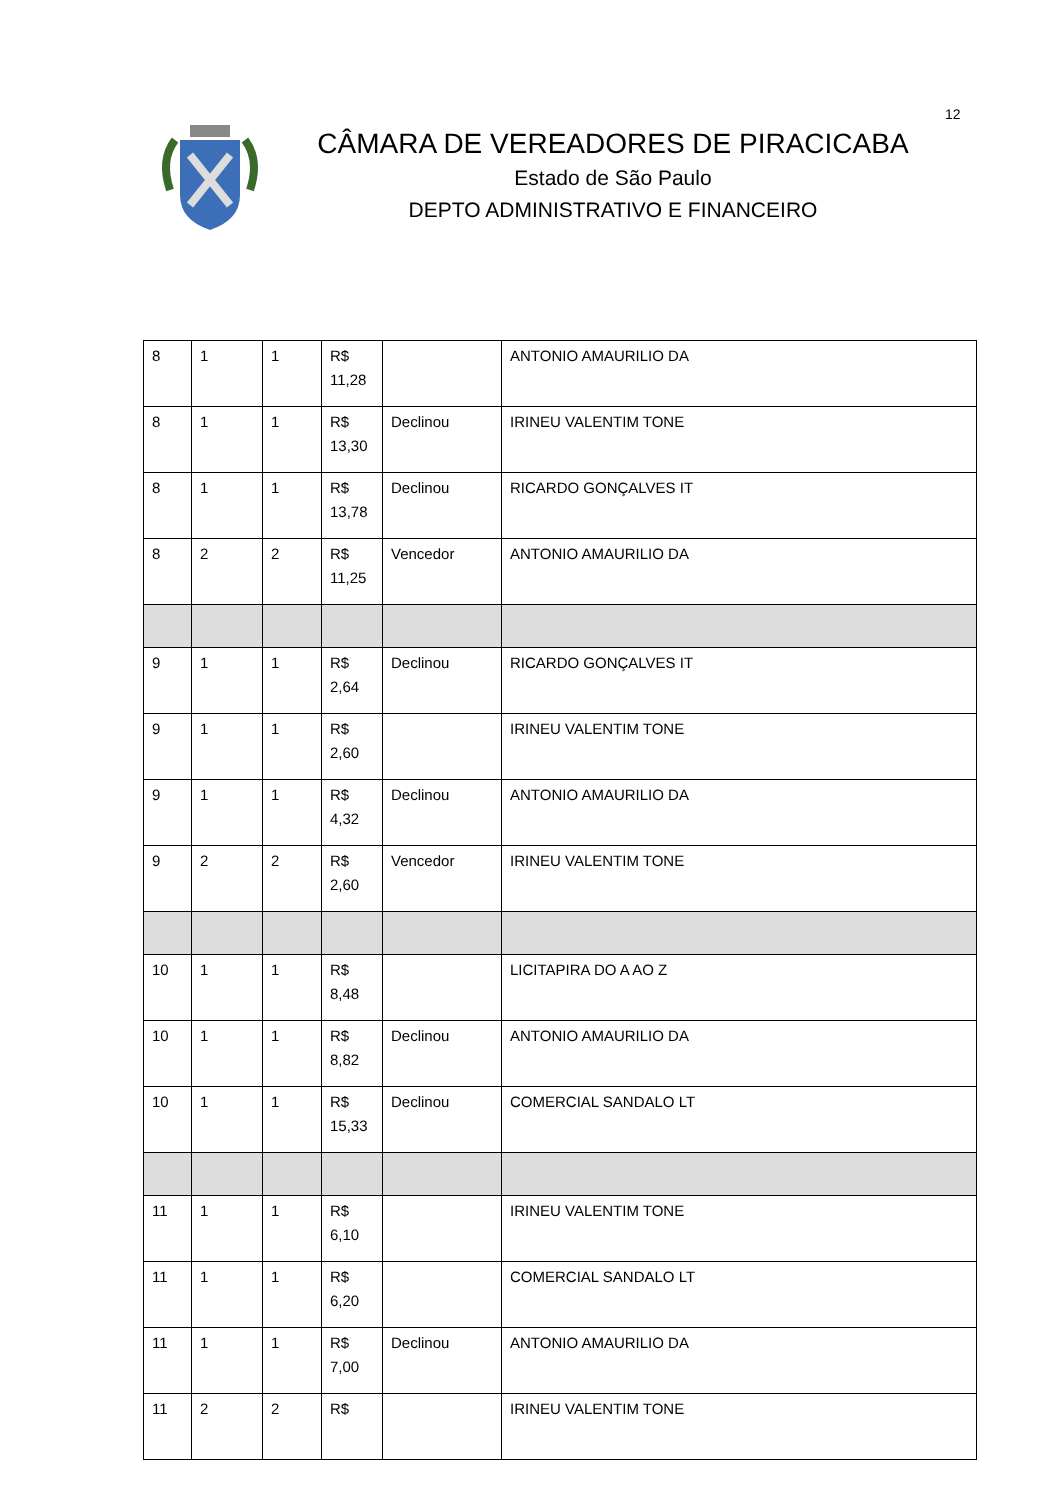12
CÂMARA DE VEREADORES DE PIRACICABA
Estado de São Paulo
DEPTO ADMINISTRATIVO E FINANCEIRO
| 8 | 1 | 1 | R$ 11,28 | | ANTONIO AMAURILIO DA |
| 8 | 1 | 1 | R$ 13,30 | Declinou | IRINEU VALENTIM TONE |
| 8 | 1 | 1 | R$ 13,78 | Declinou | RICARDO GONÇALVES IT |
| 8 | 2 | 2 | R$ 11,25 | Vencedor | ANTONIO AMAURILIO DA |
| 9 | 1 | 1 | R$ 2,64 | Declinou | RICARDO GONÇALVES IT |
| 9 | 1 | 1 | R$ 2,60 | | IRINEU VALENTIM TONE |
| 9 | 1 | 1 | R$ 4,32 | Declinou | ANTONIO AMAURILIO DA |
| 9 | 2 | 2 | R$ 2,60 | Vencedor | IRINEU VALENTIM TONE |
| 10 | 1 | 1 | R$ 8,48 | | LICITAPIRA DO A AO Z |
| 10 | 1 | 1 | R$ 8,82 | Declinou | ANTONIO AMAURILIO DA |
| 10 | 1 | 1 | R$ 15,33 | Declinou | COMERCIAL SANDALO LT |
| 11 | 1 | 1 | R$ 6,10 | | IRINEU VALENTIM TONE |
| 11 | 1 | 1 | R$ 6,20 | | COMERCIAL SANDALO LT |
| 11 | 1 | 1 | R$ 7,00 | Declinou | ANTONIO AMAURILIO DA |
| 11 | 2 | 2 | R$ | | IRINEU VALENTIM TONE |